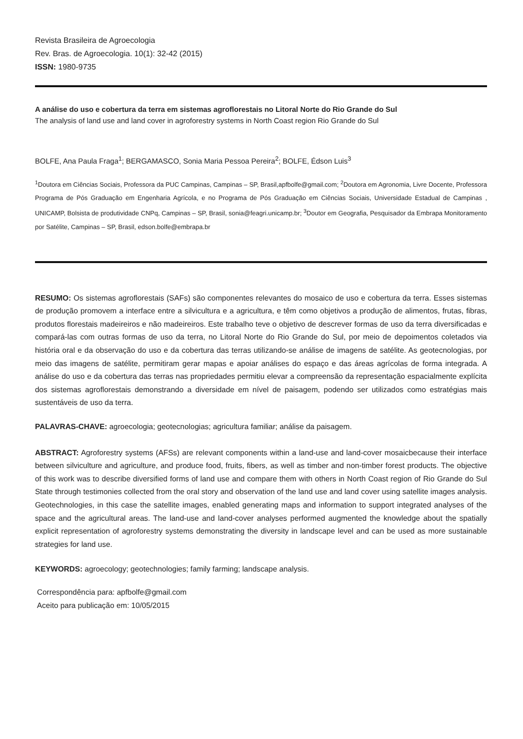Revista Brasileira de Agroecologia
Rev. Bras. de Agroecologia. 10(1): 32-42 (2015)
ISSN: 1980-9735
A análise do uso e cobertura da terra em sistemas agroflorestais no Litoral Norte do Rio Grande do Sul
The analysis of land use and land cover in agroforestry systems in North Coast region Rio Grande do Sul
BOLFE, Ana Paula Fraga<sup>1</sup>; BERGAMASCO, Sonia Maria Pessoa Pereira<sup>2</sup>; BOLFE, Édson Luis<sup>3</sup>
<sup>1</sup> Doutora em Ciências Sociais, Professora da PUC Campinas, Campinas – SP, Brasil,apfbolfe@gmail.com; <sup>2</sup>Doutora em Agronomia, Livre Docente, Professora Programa de Pós Graduação em Engenharia Agrícola, e no Programa de Pós Graduação em Ciências Sociais, Universidade Estadual de Campinas , UNICAMP, Bolsista de produtividade CNPq, Campinas – SP, Brasil, sonia@feagri.unicamp.br; <sup>3</sup>Doutor em Geografia, Pesquisador da Embrapa Monitoramento por Satélite, Campinas – SP, Brasil, edson.bolfe@embrapa.br
RESUMO: Os sistemas agroflorestais (SAFs) são componentes relevantes do mosaico de uso e cobertura da terra. Esses sistemas de produção promovem a interface entre a silvicultura e a agricultura, e têm como objetivos a produção de alimentos, frutas, fibras, produtos florestais madeireiros e não madeireiros. Este trabalho teve o objetivo de descrever formas de uso da terra diversificadas e compará-las com outras formas de uso da terra, no Litoral Norte do Rio Grande do Sul, por meio de depoimentos coletados via história oral e da observação do uso e da cobertura das terras utilizando-se análise de imagens de satélite. As geotecnologias, por meio das imagens de satélite, permitiram gerar mapas e apoiar análises do espaço e das áreas agrícolas de forma integrada. A análise do uso e da cobertura das terras nas propriedades permitiu elevar a compreensão da representação espacialmente explícita dos sistemas agroflorestais demonstrando a diversidade em nível de paisagem, podendo ser utilizados como estratégias mais sustentáveis de uso da terra.
PALAVRAS-CHAVE: agroecologia; geotecnologias; agricultura familiar; análise da paisagem.
ABSTRACT: Agroforestry systems (AFSs) are relevant components within a land-use and land-cover mosaicbecause their interface between silviculture and agriculture, and produce food, fruits, fibers, as well as timber and non-timber forest products. The objective of this work was to describe diversified forms of land use and compare them with others in North Coast region of Rio Grande do Sul State through testimonies collected from the oral story and observation of the land use and land cover using satellite images analysis. Geotechnologies, in this case the satellite images, enabled generating maps and information to support integrated analyses of the space and the agricultural areas. The land-use and land-cover analyses performed augmented the knowledge about the spatially explicit representation of agroforestry systems demonstrating the diversity in landscape level and can be used as more sustainable strategies for land use.
KEYWORDS: agroecology; geotechnologies; family farming; landscape analysis.
Correspondência para: apfbolfe@gmail.com
Aceito para publicação em: 10/05/2015